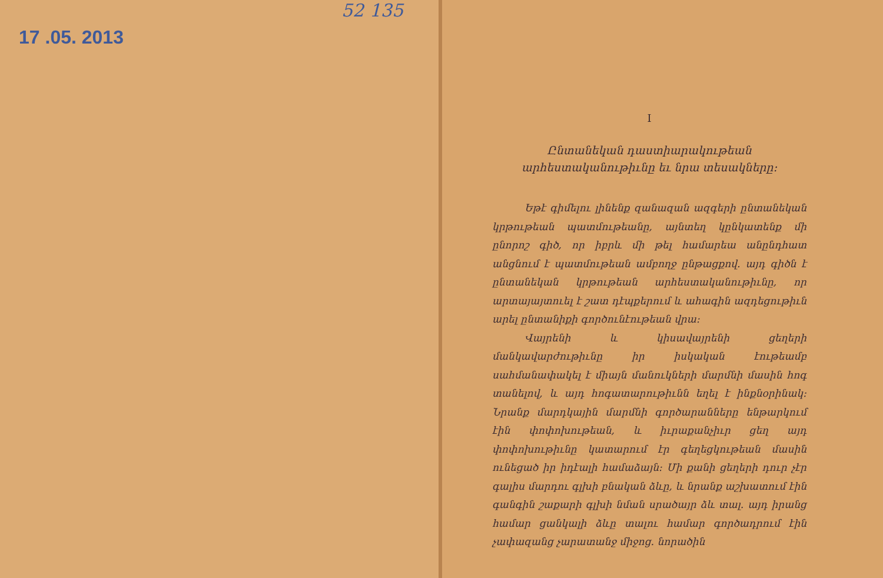17 .05. 2013
52 135
I
Ընտանեկան դաստիարակութեան արհեստականութիւնը եւ նրա տեսակները։
Եթէ գիմելու լինենք զանազան ազգերի ընտանեկան կրթութեան պատմութեանը, այնտեղ կընկատենք մի ընորոշ գիծ, որ իբրև մի թել համարեա անընդհատ անցնում է պատմութեան ամբողջ ընթացքով. այդ գիծն է ընտանեկան կրթութեան արհեստականութիւնը, որ արտայայտուել է շատ դէպքերում և ահագին ազդեցութիւն արել ընտանիքի գործունէութեան վրա։
Վայրենի և կիսավայրենի ցեղերի մանկավարժութիւնը իր իսկական էութեամբ սահմանափակել է միայն մանուկների մարմնի մասին հոգ տանելով, և այդ հոգատարութիւնն եղել է ինքնօրինակ։ Նրանք մարդկային մարմնի գործարանները ենթարկում էին փոփոխութեան, և իւրաքանչիւր ցեղ այդ փոփոխութիւնը կատարում էր գեղեցկութեան մասին ունեցած իր իդէալի համաձայն։ Մի քանի ցեղերի դուր չէր գալիս մարդու գլխի բնական ձևը, և նրանք աշխատում էին գանգին շաքարի գլխի նման սրածայր ձև տալ. այդ իրանց համար ցանկալի ձևը տալու համար գործադրում էին չափազանց չարատանջ միջոց. նորածին